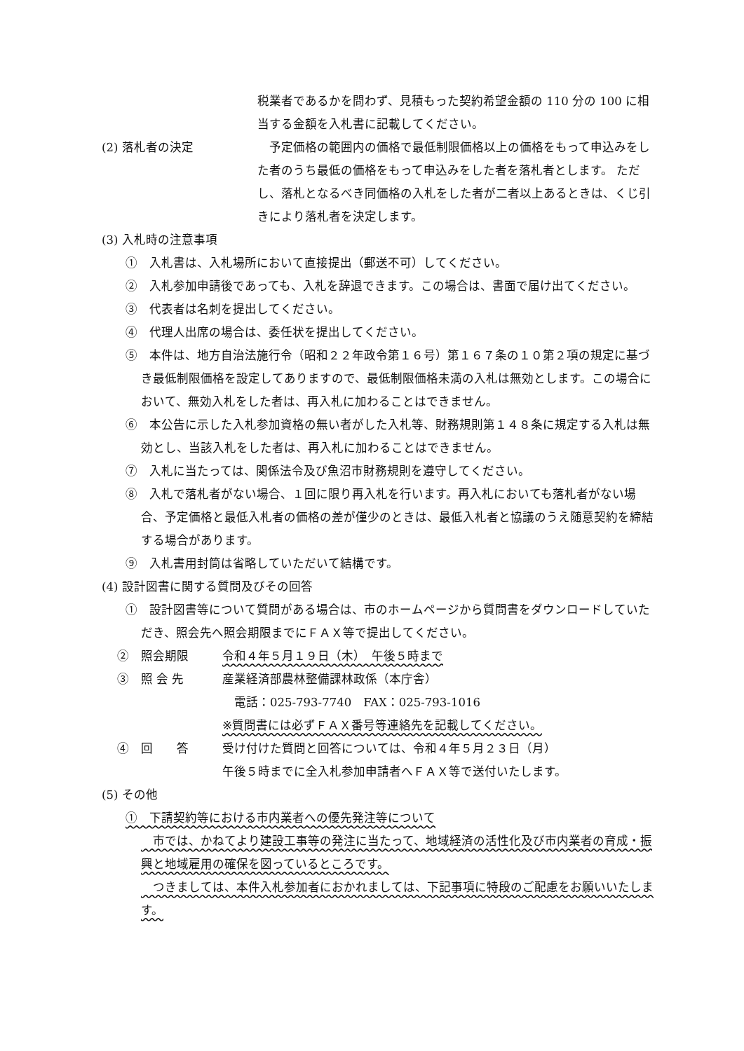税業者であるかを問わず、見積もった契約希望金額の 110 分の 100 に相当する金額を入札書に記載してください。
(2) 落札者の決定 　予定価格の範囲内の価格で最低制限価格以上の価格をもって申込みをした者のうち最低の価格をもって申込みをした者を落札者とします。 ただし、落札となるべき同価格の入札をした者が二者以上あるときは、くじ引きにより落札者を決定します。
(3) 入札時の注意事項
①　入札書は、入札場所において直接提出（郵送不可）してください。
②　入札参加申請後であっても、入札を辞退できます。この場合は、書面で届け出てください。
③　代表者は名刺を提出してください。
④　代理人出席の場合は、委任状を提出してください。
⑤　本件は、地方自治法施行令（昭和２２年政令第１６号）第１６７条の１０第２項の規定に基づき最低制限価格を設定してありますので、最低制限価格未満の入札は無効とします。この場合において、無効入札をした者は、再入札に加わることはできません。
⑥　本公告に示した入札参加資格の無い者がした入札等、財務規則第１４８条に規定する入札は無効とし、当該入札をした者は、再入札に加わることはできません。
⑦　入札に当たっては、関係法令及び魚沼市財務規則を遵守してください。
⑧　入札で落札者がない場合、１回に限り再入札を行います。再入札においても落札者がない場合、予定価格と最低入札者の価格の差が僅少のときは、最低入札者と協議のうえ随意契約を締結する場合があります。
⑨　入札書用封筒は省略していただいて結構です。
(4) 設計図書に関する質問及びその回答
①　設計図書等について質問がある場合は、市のホームページから質問書をダウンロードしていただき、照会先へ照会期限までにＦＡＸ等で提出してください。
②　照会期限 令和４年５月１９日（木）　午後５時まで
③　照 会 先 産業経済部農林整備課林政係（本庁舎）
　電話：025-793-7740　FAX：025-793-1016
※質問書には必ずＦＡＸ番号等連絡先を記載してください。
④　回　　答 受け付けた質問と回答については、令和４年５月２３日（月）
午後５時までに全入札参加申請者へＦＡＸ等で送付いたします。
(5) その他
①　下請契約等における市内業者への優先発注等について
　市では、かねてより建設工事等の発注に当たって、地域経済の活性化及び市内業者の育成・振興と地域雇用の確保を図っているところです。
　つきましては、本件入札参加者におかれましては、下記事項に特段のご配慮をお願いいたします。